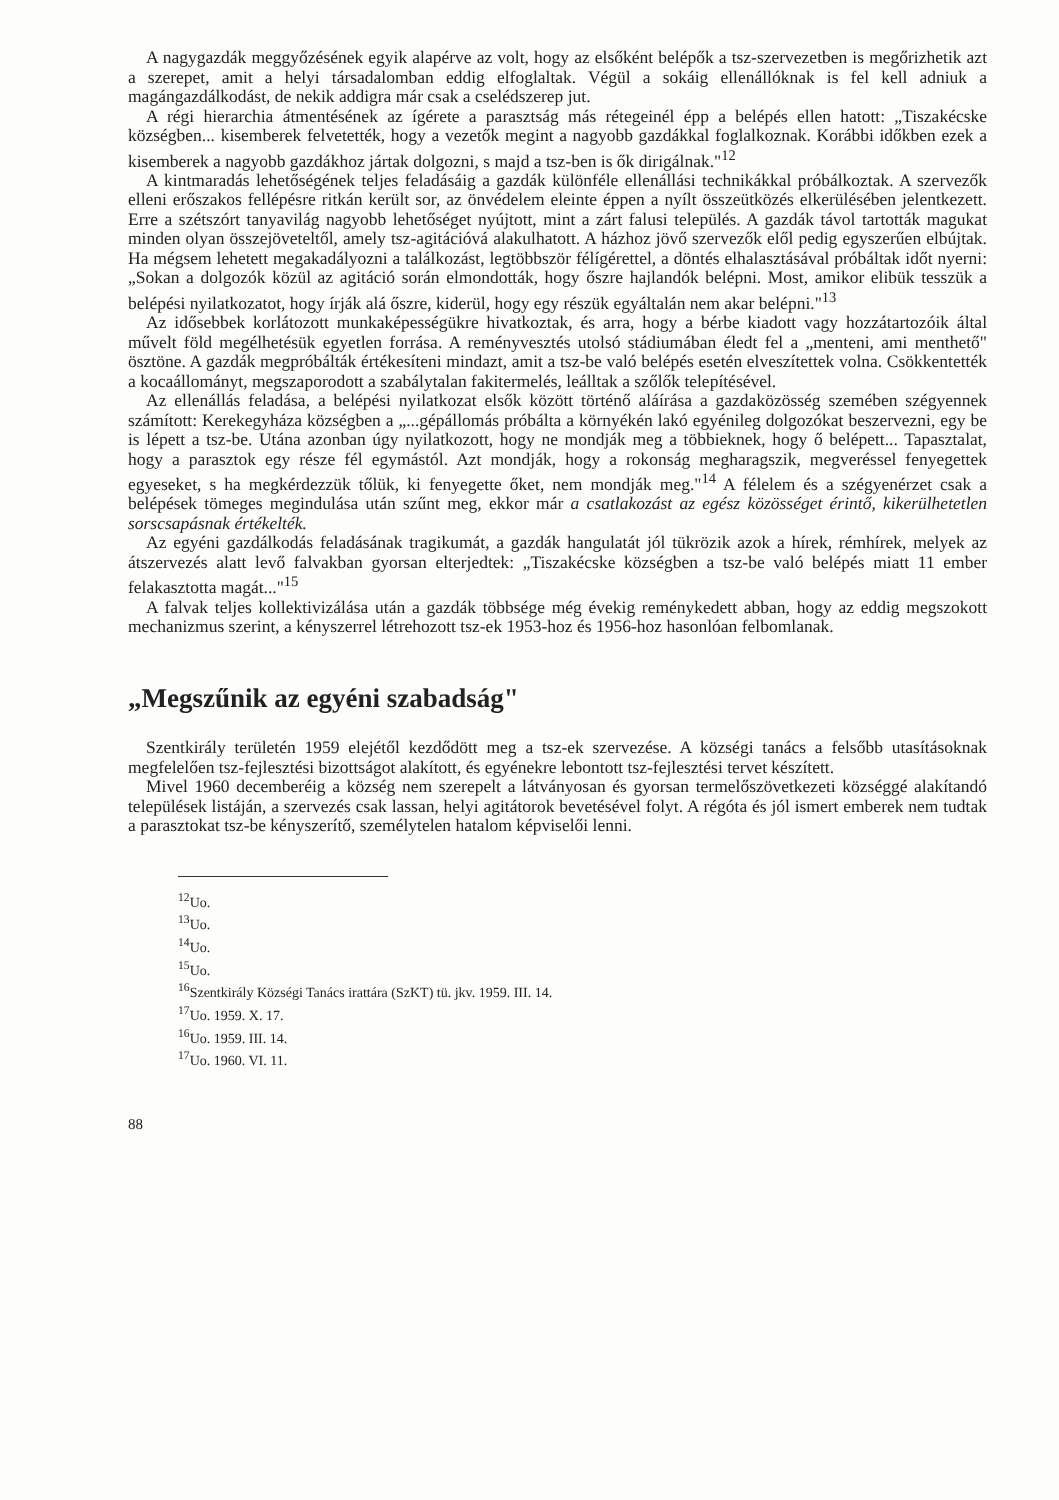A nagygazdák meggyőzésének egyik alapérve az volt, hogy az elsőként belépők a tsz-szervezetben is megőrizhetik azt a szerepet, amit a helyi társadalomban eddig elfoglaltak. Végül a sokáig ellenállóknak is fel kell adniuk a magángazdálkodást, de nekik addigra már csak a cselédszerep jut.
A régi hierarchia átmentésének az ígérete a parasztság más rétegeinél épp a belépés ellen hatott: „Tiszakécske községben... kisemberek felvetették, hogy a vezetők megint a nagyobb gazdákkal foglalkoznak. Korábbi időkben ezek a kisemberek a nagyobb gazdákhoz jártak dolgozni, s majd a tsz-ben is ők dirigálnak."<sup>12</sup>
A kintmaradás lehetőségének teljes feladásáig a gazdák különféle ellenállási technikákkal próbálkoztak. A szervezők elleni erőszakos fellépésre ritkán került sor, az önvédelem eleinte éppen a nyílt összeütközés elkerülésében jelentkezett. Erre a szétszórt tanyavilág nagyobb lehetőséget nyújtott, mint a zárt falusi település. A gazdák távol tartották magukat minden olyan összejöveteltől, amely tsz-agitációvá alakulhatott. A házhoz jövő szervezők elől pedig egyszerűen elbújtak. Ha mégsem lehetett megakadályozni a találkozást, legtöbbször félígérettel, a döntés elhalasztásával próbáltak időt nyerni: „Sokan a dolgozók közül az agitáció során elmondották, hogy őszre hajlandók belépni. Most, amikor elibük tesszük a belépési nyilatkozatot, hogy írják alá őszre, kiderül, hogy egy részük egyáltalán nem akar belépni."<sup>13</sup>
Az idősebbek korlátozott munkaképességükre hivatkoztak, és arra, hogy a bérbe kiadott vagy hozzátartozóik által művelt föld megélhetésük egyetlen forrása. A reményvesztés utolsó stádiumában éledt fel a „menteni, ami menthető" ösztöne. A gazdák megpróbálták értékesíteni mindazt, amit a tsz-be való belépés esetén elveszítettek volna. Csökkentették a kocaállományt, megszaporodott a szabálytalan fakitermelés, leálltak a szőlők telepítésével.
Az ellenállás feladása, a belépési nyilatkozat elsők között történő aláírása a gazdaközösség szemében szégyennek számított: Kerekegyháza községben a „...gépállomás próbálta a környékén lakó egyénileg dolgozókat beszervezni, egy be is lépett a tsz-be. Utána azonban úgy nyilatkozott, hogy ne mondják meg a többieknek, hogy ő belépett... Tapasztalat, hogy a parasztok egy része fél egymástól. Azt mondják, hogy a rokonság megharagszik, megveréssel fenyegettek egyeseket, s ha megkérdezzük tőlük, ki fenyegette őket, nem mondják meg."<sup>14</sup> A félelem és a szégyenérzet csak a belépések tömeges megindulása után szűnt meg, ekkor már a csatlakozást az egész közösséget érintő, kikerülhetetlen sorscsapásnak értékelték.
Az egyéni gazdálkodás feladásának tragikumát, a gazdák hangulatát jól tükrözik azok a hírek, rémhírek, melyek az átszervezés alatt levő falvakban gyorsan elterjedtek: „Tiszakécske községben a tsz-be való belépés miatt 11 ember felakasztotta magát..."<sup>15</sup>
A falvak teljes kollektivizálása után a gazdák többsége még évekig reménykedett abban, hogy az eddig megszokott mechanizmus szerint, a kényszerrel létrehozott tsz-ek 1953-hoz és 1956-hoz hasonlóan felbomlanak.
„Megszűnik az egyéni szabadság"
Szentkirály területén 1959 elejétől kezdődött meg a tsz-ek szervezése. A községi tanács a felsőbb utasításoknak megfelelően tsz-fejlesztési bizottságot alakított, és egyénekre lebontott tsz-fejlesztési tervet készített.
Mivel 1960 decemberéig a község nem szerepelt a látványosan és gyorsan termelőszövetkezeti községgé alakítandó települések listáján, a szervezés csak lassan, helyi agitátorok bevetésével folyt. A régóta és jól ismert emberek nem tudtak a parasztokat tsz-be kényszerítő, személytelen hatalom képviselői lenni.
<sup>12</sup> Uo.
<sup>13</sup> Uo.
<sup>14</sup> Uo.
<sup>15</sup> Uo.
<sup>16</sup> Szentkirály Községi Tanács irattára (SzKT) tü. jkv. 1959. III. 14.
<sup>17</sup> Uo. 1959. X. 17.
<sup>16</sup> Uo. 1959. III. 14.
<sup>17</sup> Uo. 1960. VI. 11.
88